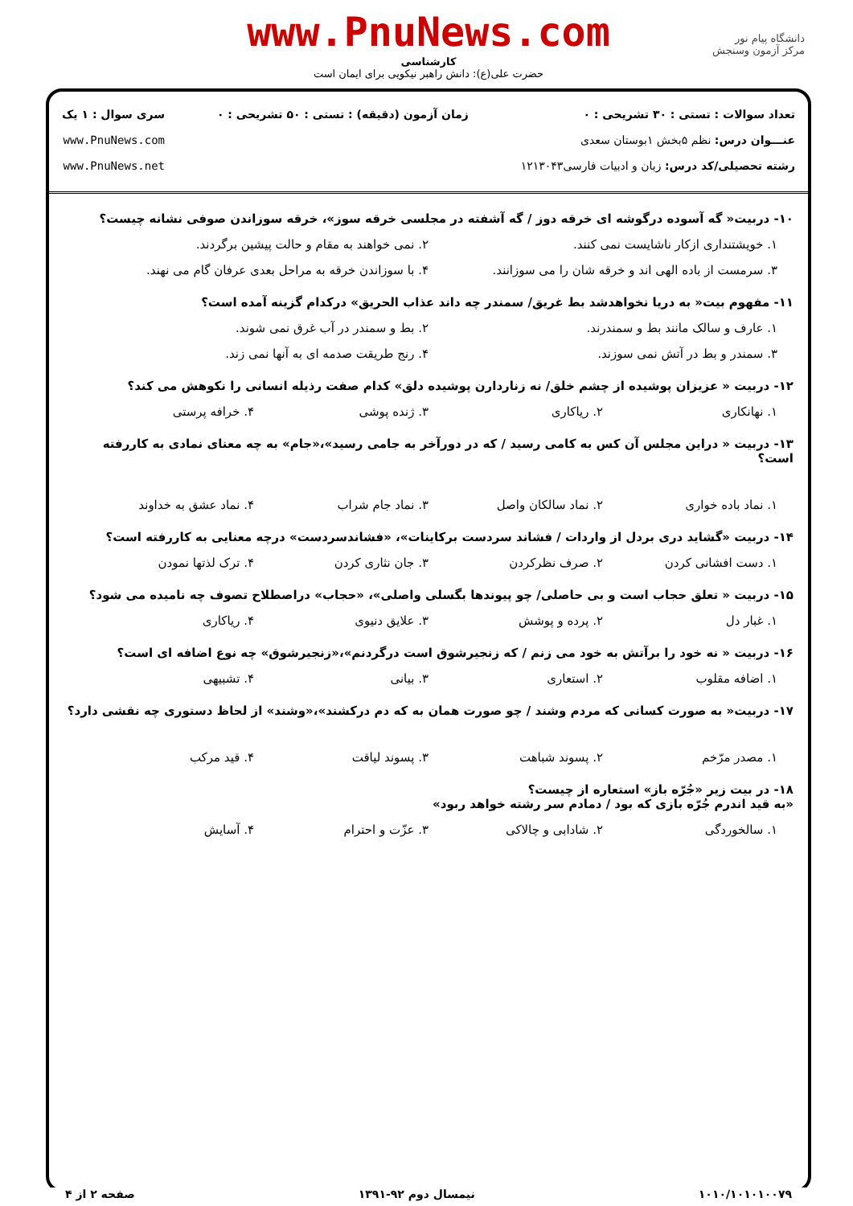دانشگاه پیام نور
مرکز آزمون وسنجش
www.PnuNews.com
کارشناسی
حضرت علی(ع): دانش راهبر نیکویی برای ایمان است
تعداد سوالات : تستی : ۳۰ تشریحی : ۰
عنـــوان درس: نظم ۵بخش ۱بوستان سعدی
رشته تحصیلی/کد درس: زبان و ادبیات فارسی۱۲۱۳۰۴۳
زمان آزمون (دقیقه) : تستی : ۵۰ تشریحی : ۰
سری سوال : ۱ یک
www.PnuNews.com
www.PnuNews.net
۱۰- دربیت« گه آسوده درگوشه ای خرقه دوز / گه آشفته در مجلسی خرقه سوز»، خرقه سوزاندن صوفی نشانه چیست؟
۱. خویشتنداری ازکار ناشایست نمی کنند. ۲. نمی خواهند به مقام و حالت پیشین برگردند.
۳. سرمست از باده الهی اند و خرقه شان را می سوزانند. ۴. با سوزاندن خرقه به مراحل بعدی عرفان گام می نهند.
۱۱- مفهوم بیت« به دریا نخواهدشد بط غریق/ سمندر چه داند عذاب الحریق» درکدام گزینه آمده است؟
۱. عارف و سالک مانند بط و سمندرند. ۲. بط و سمندر در آب غرق نمی شوند.
۳. سمندر و بط در آتش نمی سوزند. ۴. رنج طریقت صدمه ای به آنها نمی زند.
۱۲- دربیت « عزیزان پوشیده از چشم خلق/ نه زناردارن پوشیده دلق» کدام صفت رذیله انسانی را نکوهش می کند؟
۱. نهانکاری ۲. ریاکاری ۳. ژنده پوشی ۴. خرافه پرستی
۱۳- دربیت « دراین مجلس آن کس به کامی رسید / که در دورآخر به جامی رسید»،«جام» به چه معنای نمادی به کاررفته است؟
۱. نماد باده خواری ۲. نماد سالکان واصل ۳. نماد جام شراب ۴. نماد عشق به خداوند
۱۴- دربیت «گشاید دری بردل از واردات / فشاند سردست برکاینات»، «فشاندسردست» درچه معنایی به کاررفته است؟
۱. دست افشانی کردن ۲. صرف نظرکردن ۳. جان نثاری کردن ۴. ترک لذتها نمودن
۱۵- دربیت « تعلق حجاب است و بی حاصلی/ چو پیوندها بگسلی واصلی»، «حجاب» دراصطلاح تصوف چه نامیده می شود؟
۱. غبار دل ۲. پرده و پوشش ۳. علایق دنیوی ۴. ریاکاری
۱۶- دربیت « نه خود را برآتش به خود می زنم / که زنجیرشوق است درگردنم»،«زنجیرشوق» چه نوع اضافه ای است؟
۱. اضافه مقلوب ۲. استعاری ۳. بیانی ۴. تشبیهی
۱۷- دربیت« به صورت کسانی که مردم وشند / چو صورت همان به که دم درکشند»،«وشند» از لحاظ دستوری چه نقشی دارد؟
۱. مصدر مرّخم ۲. پسوند شباهت ۳. پسوند لیاقت ۴. قید مرکب
۱۸- در بیت زیر «جُرّه باز» استعاره از چیست؟
«به قید اندرم جُرّه بازی که بود / دمادم سر رشته خواهد ربود»
۱. سالخوردگی ۲. شادابی و چالاکی ۳. عزّت و احترام ۴. آسایش
۱۰۱۰/۱۰۱۰۱۰۰۷۹ نیمسال دوم ۹۲-۱۳۹۱ صفحه ۲ از ۴